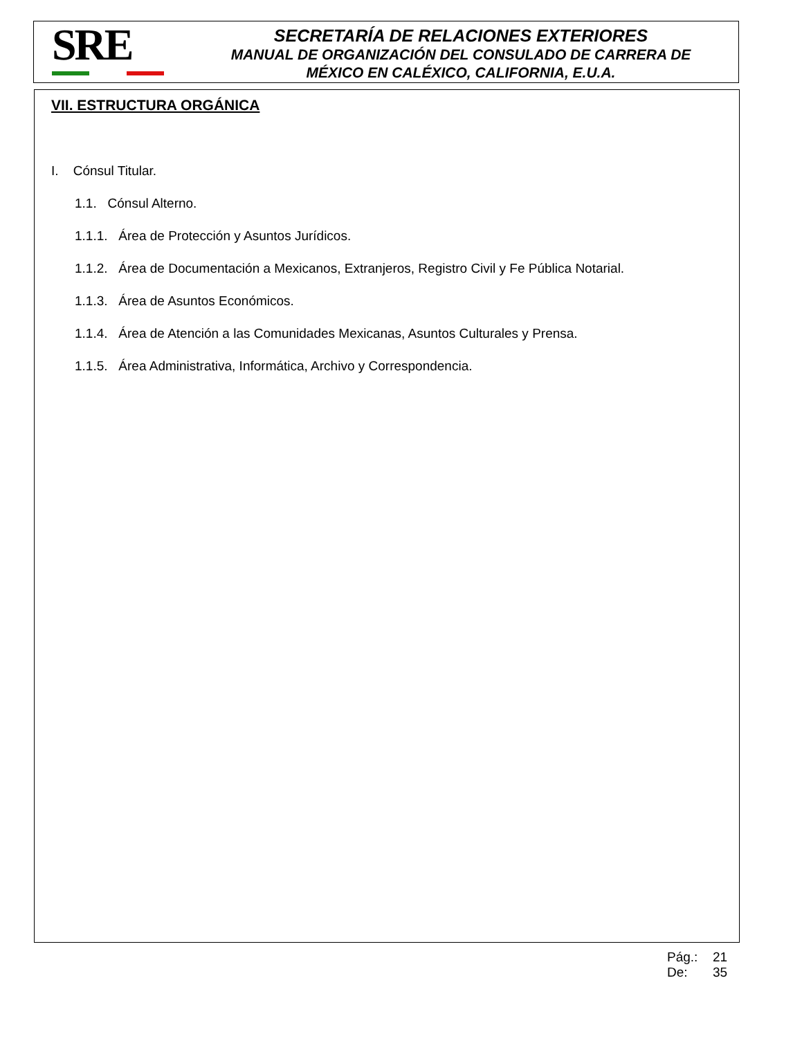SRE
SECRETARÍA DE RELACIONES EXTERIORES
MANUAL DE ORGANIZACIÓN DEL CONSULADO DE CARRERA DE
MÉXICO EN CALÉXICO, CALIFORNIA, E.U.A.
VII. ESTRUCTURA ORGÁNICA
I. Cónsul Titular.
1.1. Cónsul Alterno.
1.1.1. Área de Protección y Asuntos Jurídicos.
1.1.2. Área de Documentación a Mexicanos, Extranjeros, Registro Civil y Fe Pública Notarial.
1.1.3. Área de Asuntos Económicos.
1.1.4. Área de Atención a las Comunidades Mexicanas, Asuntos Culturales y Prensa.
1.1.5. Área Administrativa, Informática, Archivo y Correspondencia.
Pág.: 21
De: 35